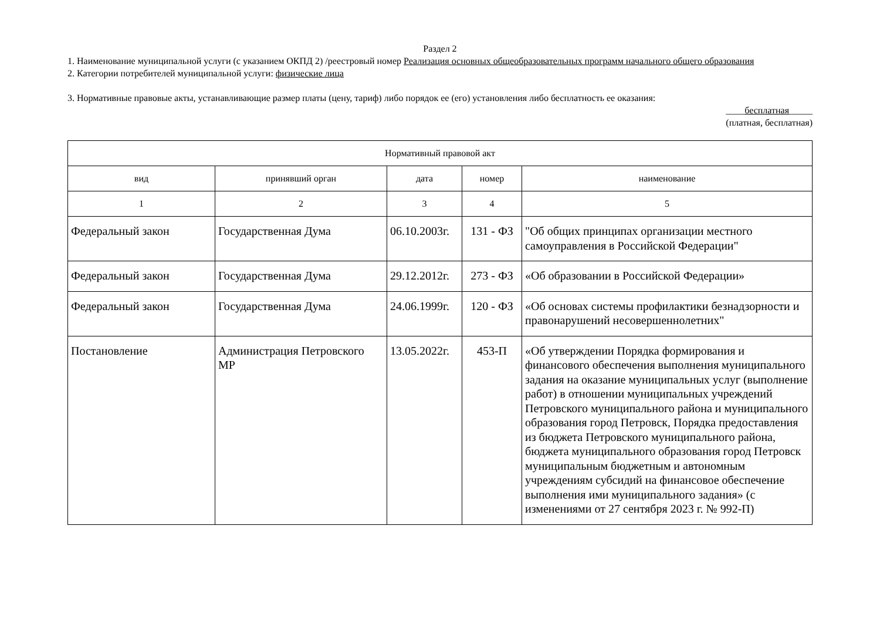Раздел 2
1. Наименование муниципальной услуги (с указанием ОКПД 2) /реестровый номер Реализация основных общеобразовательных программ начального общего образования
2. Категории потребителей муниципальной услуги: физические лица
3. Нормативные правовые акты, устанавливающие размер платы (цену, тариф) либо порядок ее (его) установления либо бесплатность ее оказания:
____бесплатная_____
(платная, бесплатная)
| Нормативный правовой акт | | | | |
| --- | --- | --- | --- | --- |
| вид | принявший орган | дата | номер | наименование |
| 1 | 2 | 3 | 4 | 5 |
| Федеральный закон | Государственная Дума | 06.10.2003г. | 131 - ФЗ | "Об общих принципах организации местного самоуправления в Российской Федерации" |
| Федеральный закон | Государственная Дума | 29.12.2012г. | 273 - ФЗ | «Об образовании в Российской Федерации» |
| Федеральный закон | Государственная Дума | 24.06.1999г. | 120 - ФЗ | «Об основах системы профилактики безнадзорности и правонарушений несовершеннолетних" |
| Постановление | Администрация Петровского МР | 13.05.2022г. | 453-П | «Об утверждении Порядка формирования и финансового обеспечения выполнения муниципального задания на оказание муниципальных услуг (выполнение работ) в отношении муниципальных учреждений Петровского муниципального района и муниципального образования город Петровск, Порядка предоставления из бюджета Петровского муниципального района, бюджета муниципального образования город Петровск муниципальным бюджетным и автономным учреждениям субсидий на финансовое обеспечение выполнения ими муниципального задания» (с изменениями от 27 сентября 2023 г. № 992-П) |